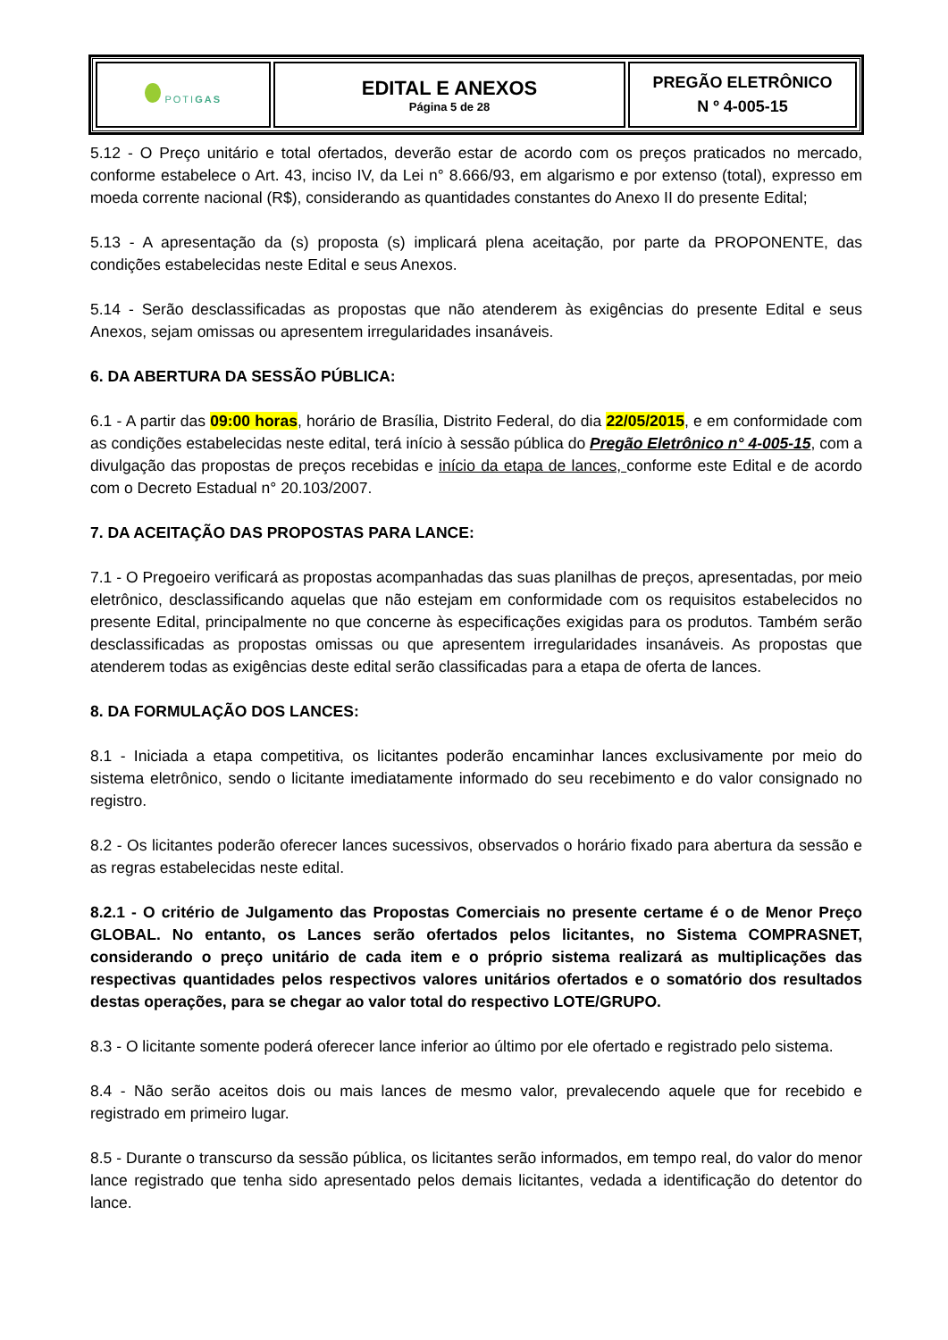| POTI GAS | EDITAL E ANEXOS Página 5 de 28 | PREGÃO ELETRÔNICO N º 4-005-15 |
5.12 - O Preço unitário e total ofertados, deverão estar de acordo com os preços praticados no mercado, conforme estabelece o Art. 43, inciso IV, da Lei n° 8.666/93, em algarismo e por extenso (total), expresso em moeda corrente nacional (R$), considerando as quantidades constantes do Anexo II do presente Edital;
5.13 - A apresentação da (s) proposta (s) implicará plena aceitação, por parte da PROPONENTE, das condições estabelecidas neste Edital e seus Anexos.
5.14 - Serão desclassificadas as propostas que não atenderem às exigências do presente Edital e seus Anexos, sejam omissas ou apresentem irregularidades insanáveis.
6. DA ABERTURA DA SESSÃO PÚBLICA:
6.1 - A partir das 09:00 horas, horário de Brasília, Distrito Federal, do dia 22/05/2015, e em conformidade com as condições estabelecidas neste edital, terá início à sessão pública do Pregão Eletrônico n° 4-005-15, com a divulgação das propostas de preços recebidas e início da etapa de lances, conforme este Edital e de acordo com o Decreto Estadual n° 20.103/2007.
7. DA ACEITAÇÃO DAS PROPOSTAS PARA LANCE:
7.1 - O Pregoeiro verificará as propostas acompanhadas das suas planilhas de preços, apresentadas, por meio eletrônico, desclassificando aquelas que não estejam em conformidade com os requisitos estabelecidos no presente Edital, principalmente no que concerne às especificações exigidas para os produtos. Também serão desclassificadas as propostas omissas ou que apresentem irregularidades insanáveis. As propostas que atenderem todas as exigências deste edital serão classificadas para a etapa de oferta de lances.
8. DA FORMULAÇÃO DOS LANCES:
8.1 - Iniciada a etapa competitiva, os licitantes poderão encaminhar lances exclusivamente por meio do sistema eletrônico, sendo o licitante imediatamente informado do seu recebimento e do valor consignado no registro.
8.2 - Os licitantes poderão oferecer lances sucessivos, observados o horário fixado para abertura da sessão e as regras estabelecidas neste edital.
8.2.1 - O critério de Julgamento das Propostas Comerciais no presente certame é o de Menor Preço GLOBAL. No entanto, os Lances serão ofertados pelos licitantes, no Sistema COMPRASNET, considerando o preço unitário de cada item e o próprio sistema realizará as multiplicações das respectivas quantidades pelos respectivos valores unitários ofertados e o somatório dos resultados destas operações, para se chegar ao valor total do respectivo LOTE/GRUPO.
8.3 - O licitante somente poderá oferecer lance inferior ao último por ele ofertado e registrado pelo sistema.
8.4 - Não serão aceitos dois ou mais lances de mesmo valor, prevalecendo aquele que for recebido e registrado em primeiro lugar.
8.5 - Durante o transcurso da sessão pública, os licitantes serão informados, em tempo real, do valor do menor lance registrado que tenha sido apresentado pelos demais licitantes, vedada a identificação do detentor do lance.